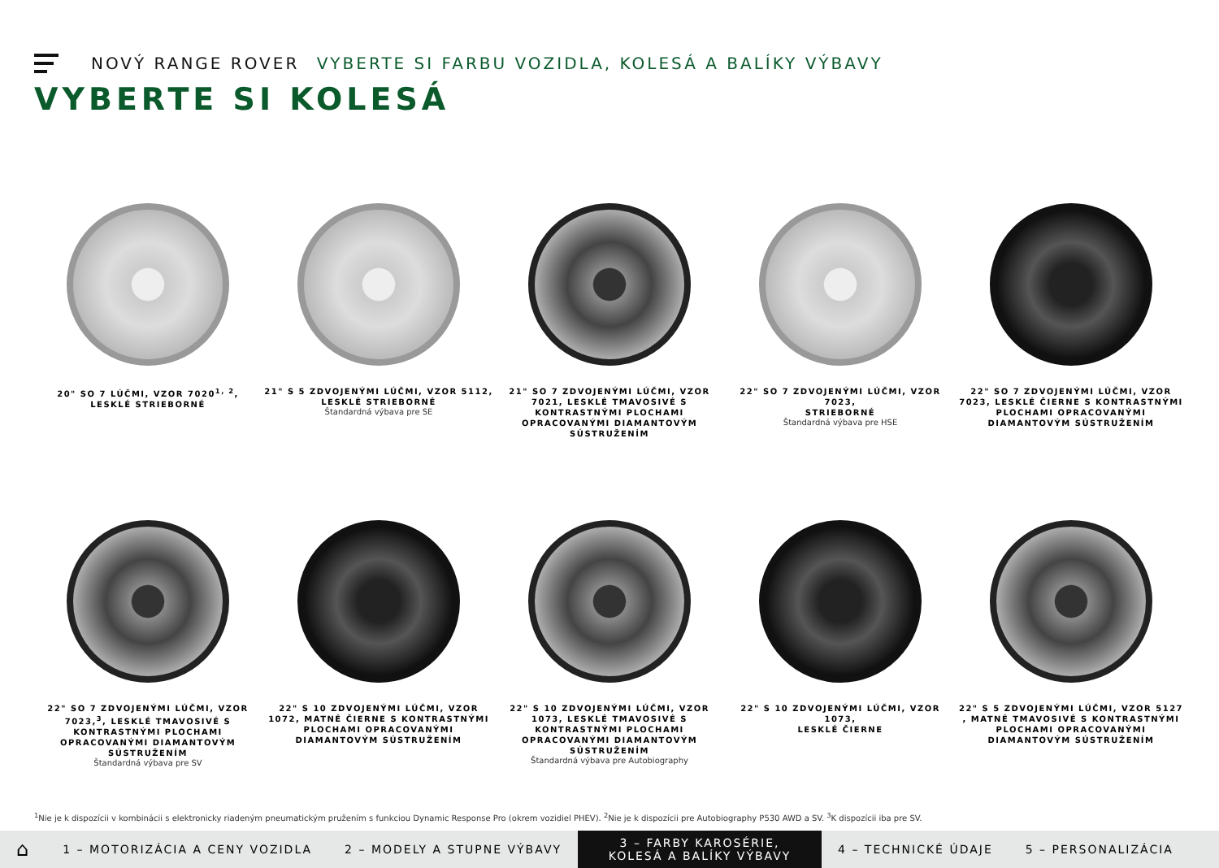NOVÝ RANGE ROVER VYBERTE SI FARBU VOZIDLA, KOLESÁ A BALÍKY VÝBAVY
VYBERTE SI KOLESÁ
20" SO 7 LÚČMI, VZOR 7020<sup>1, 2</sup>,
LESKLÉ STRIEBORNÉ
21" S 5 ZDVOJENÝMI LÚČMI, VZOR 5112,
LESKLÉ STRIEBORNÉ
Štandardná výbava pre SE
21" SO 7 ZDVOJENÝMI LÚČMI, VZOR 7021, LESKLÉ TMAVOSIVÉ S KONTRASTNÝMI PLOCHAMI OPRACOVANÝMI DIAMANTOVÝM SÚSTRUŽENÍM
22" SO 7 ZDVOJENÝMI LÚČMI, VZOR 7023,
STRIEBORNÉ
Štandardná výbava pre HSE
22" SO 7 ZDVOJENÝMI LÚČMI, VZOR 7023, LESKLÉ ČIERNE S KONTRASTNÝMI PLOCHAMI OPRACOVANÝMI DIAMANTOVÝM SÚSTRUŽENÍM
22" SO 7 ZDVOJENÝMI LÚČMI, VZOR 7023,<sup>3</sup>, LESKLÉ TMAVOSIVÉ S KONTRASTNÝMI PLOCHAMI OPRACOVANÝMI DIAMANTOVÝM SÚSTRUŽENÍM
Štandardná výbava pre SV
22" S 10 ZDVOJENÝMI LÚČMI, VZOR 1072, MATNÉ ČIERNE S KONTRASTNÝMI PLOCHAMI OPRACOVANÝMI DIAMANTOVÝM SÚSTRUŽENÍM
22" S 10 ZDVOJENÝMI LÚČMI, VZOR 1073, LESKLÉ TMAVOSIVÉ S KONTRASTNÝMI PLOCHAMI OPRACOVANÝMI DIAMANTOVÝM SÚSTRUŽENÍM
Štandardná výbava pre Autobiography
22" S 10 ZDVOJENÝMI LÚČMI, VZOR 1073,
LESKLÉ ČIERNE
22" S 5 ZDVOJENÝMI LÚČMI, VZOR 5127 , MATNÉ TMAVOSIVÉ S KONTRASTNÝMI PLOCHAMI OPRACOVANÝMI DIAMANTOVÝM SÚSTRUŽENÍM
<sup>1</sup> Nie je k dispozícii v kombinácii s elektronicky riadeným pneumatickým pružením s funkciou Dynamic Response Pro (okrem vozidiel PHEV). <sup>2</sup>Nie je k dispozícii pre Autobiography P530 AWD a SV. <sup>3</sup>K dispozícii iba pre SV.
⌂
1 – MOTORIZÁCIA A CENY VOZIDLA 2 – MODELY A STUPNE VÝBAVY
3 – FARBY KAROSÉRIE, KOLESÁ A BALÍKY VÝBAVY
4 – TECHNICKÉ ÚDAJE 5 – PERSONALIZÁCIA